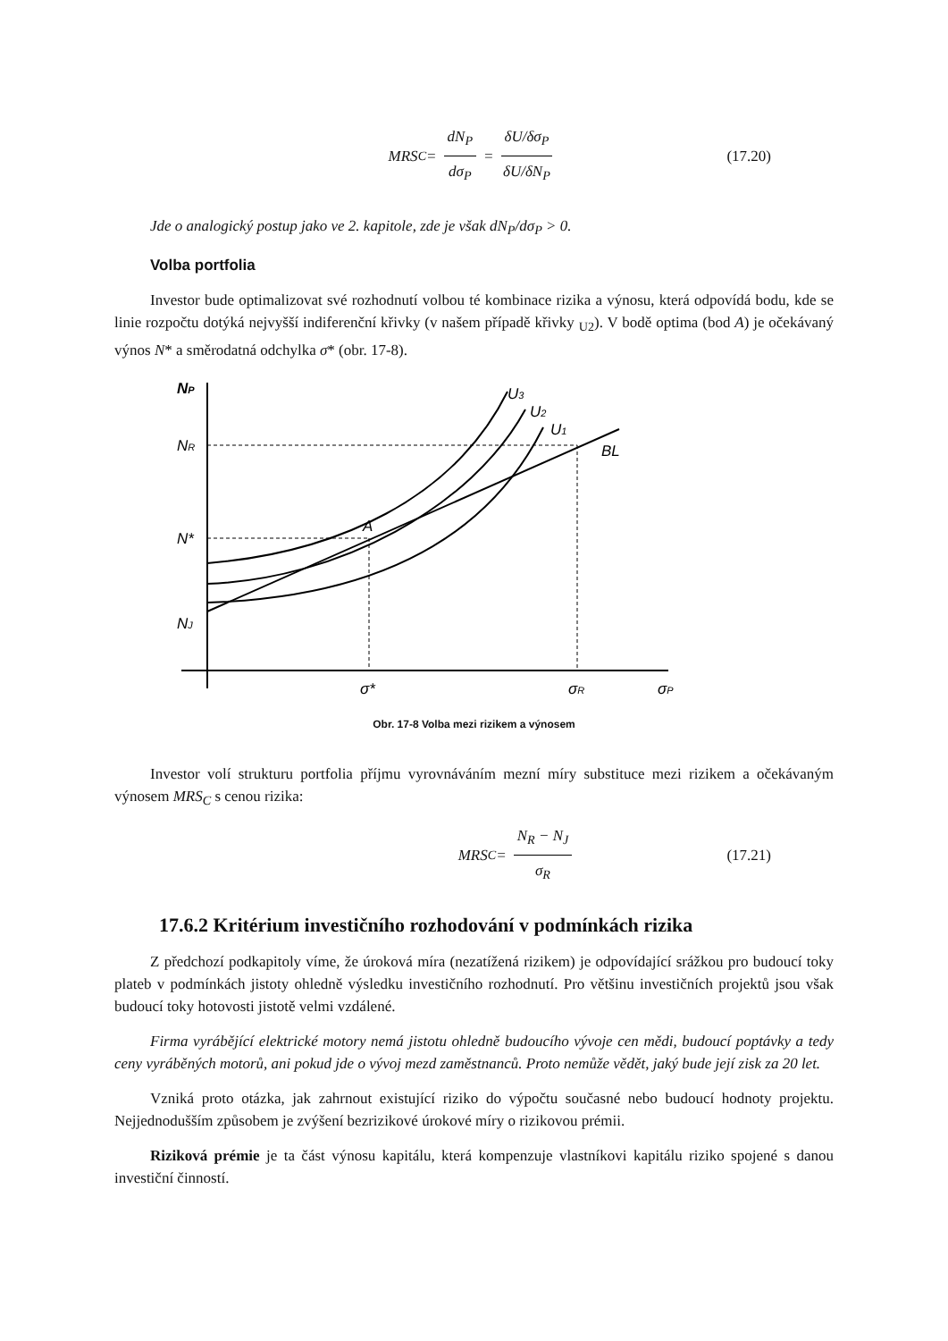MRS<sub>C</sub> = dN<sub>P</sub> dσ<sub>P</sub> = δU/δσ<sub>P</sub> δU/δN<sub>P</sub> (17.20)
Jde o analogický postup jako ve 2. kapitole, zde je však dN<sub>P</sub>/dσ<sub>P</sub> > 0.
Volba portfolia
Investor bude optimalizovat své rozhodnutí volbou té kombinace rizika a výnosu, která odpovídá bodu, kde se linie rozpočtu dotýká nejvyšší indiferenční křivky (v našem případě křivky <sub>U2</sub>). V bodě optima (bod A) je očekávaný výnos N* a směrodatná odchylka σ* (obr. 17-8).
NP
NR
N*
NJ
U3
U2
U1
BL
A
σ*
σR
σP
Obr. 17-8 Volba mezi rizikem a výnosem
Investor volí strukturu portfolia příjmu vyrovnáváním mezní míry substituce mezi rizikem a očekávaným výnosem MRS<sub>C</sub> s cenou rizika:
MRS<sub>C</sub> = N<sub>R</sub> − N<sub>J</sub> σ<sub>R</sub> (17.21)
17.6.2 Kritérium investičního rozhodování v podmínkách rizika
Z předchozí podkapitoly víme, že úroková míra (nezatížená rizikem) je odpovídající srážkou pro budoucí toky plateb v podmínkách jistoty ohledně výsledku investičního rozhodnutí. Pro většinu investičních projektů jsou však budoucí toky hotovosti jistotě velmi vzdálené.
Firma vyrábějící elektrické motory nemá jistotu ohledně budoucího vývoje cen mědi, budoucí poptávky a tedy ceny vyráběných motorů, ani pokud jde o vývoj mezd zaměstnanců. Proto nemůže vědět, jaký bude její zisk za 20 let.
Vzniká proto otázka, jak zahrnout existující riziko do výpočtu současné nebo budoucí hodnoty projektu. Nejjednodušším způsobem je zvýšení bezrizikové úrokové míry o rizikovou prémii.
Riziková prémie je ta část výnosu kapitálu, která kompenzuje vlastníkovi kapitálu riziko spojené s danou investiční činností.